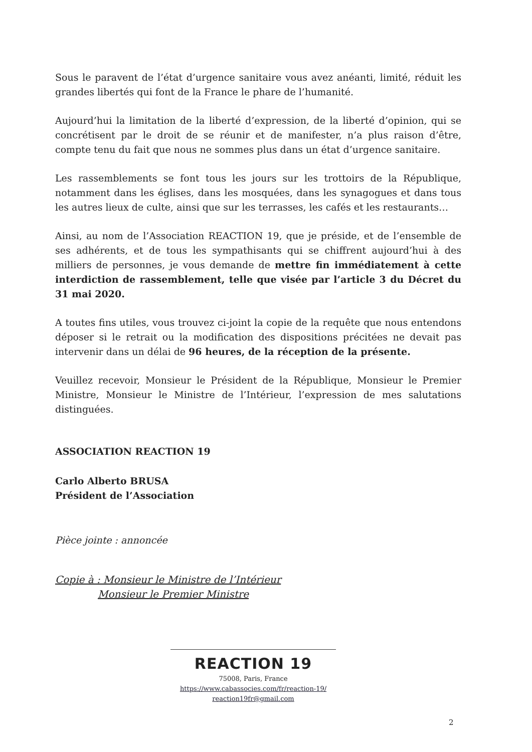Sous le paravent de l’état d’urgence sanitaire vous avez anéanti, limité, réduit les grandes libertés qui font de la France le phare de l’humanité.
Aujourd’hui la limitation de la liberté d’expression, de la liberté d’opinion, qui se concrétisent par le droit de se réunir et de manifester, n’a plus raison d’être, compte tenu du fait que nous ne sommes plus dans un état d’urgence sanitaire.
Les rassemblements se font tous les jours sur les trottoirs de la République, notamment dans les églises, dans les mosquées, dans les synagogues et dans tous les autres lieux de culte, ainsi que sur les terrasses, les cafés et les restaurants…
Ainsi, au nom de l’Association REACTION 19, que je préside, et de l’ensemble de ses adhérents, et de tous les sympathisants qui se chiffrent aujourd’hui à des milliers de personnes, je vous demande de mettre fin immédiatement à cette interdiction de rassemblement, telle que visée par l’article 3 du Décret du 31 mai 2020.
A toutes fins utiles, vous trouvez ci-joint la copie de la requête que nous entendons déposer si le retrait ou la modification des dispositions précitées ne devait pas intervenir dans un délai de 96 heures, de la réception de la présente.
Veuillez recevoir, Monsieur le Président de la République, Monsieur le Premier Ministre, Monsieur le Ministre de l’Intérieur, l’expression de mes salutations distinguées.
ASSOCIATION REACTION 19
Carlo Alberto BRUSA
Président de l’Association
Pièce jointe : annoncée
Copie à : Monsieur le Ministre de l’Intérieur
Monsieur le Premier Ministre
REACTION 19
75008, Paris, France
https://www.cabassocies.com/fr/reaction-19/
reaction19fr@gmail.com
2